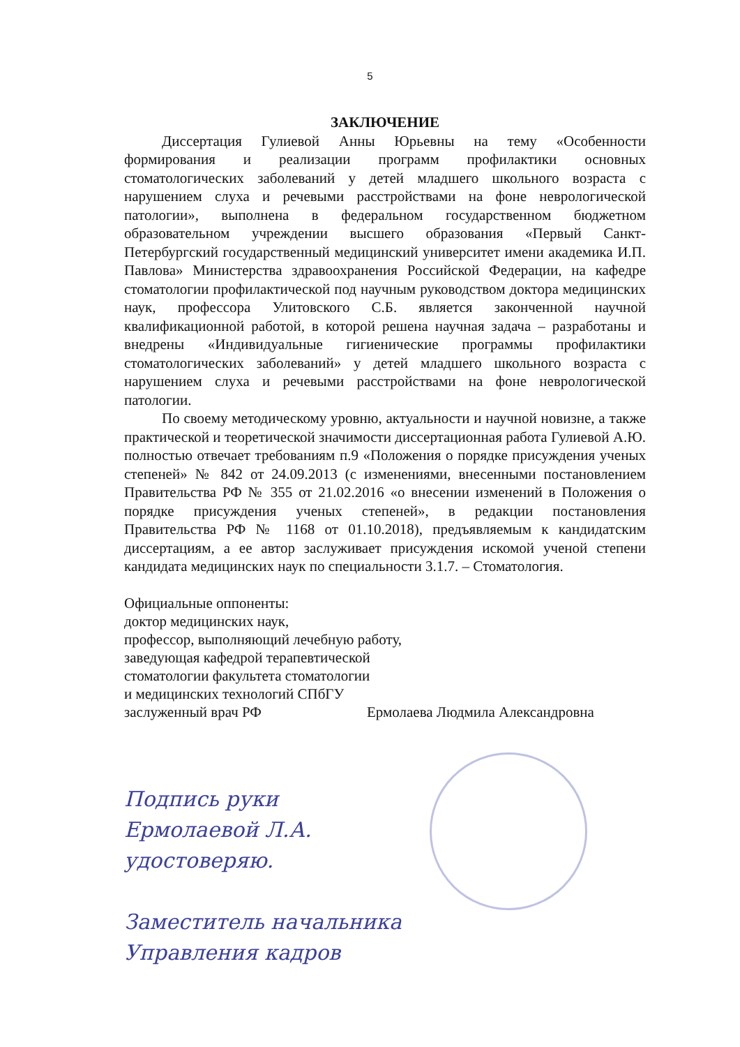5
ЗАКЛЮЧЕНИЕ
Диссертация Гулиевой Анны Юрьевны на тему «Особенности формирования и реализации программ профилактики основных стоматологических заболеваний у детей младшего школьного возраста с нарушением слуха и речевыми расстройствами на фоне неврологической патологии», выполнена в федеральном государственном бюджетном образовательном учреждении высшего образования «Первый Санкт-Петербургский государственный медицинский университет имени академика И.П. Павлова» Министерства здравоохранения Российской Федерации, на кафедре стоматологии профилактической под научным руководством доктора медицинских наук, профессора Улитовского С.Б. является законченной научной квалификационной работой, в которой решена научная задача – разработаны и внедрены «Индивидуальные гигиенические программы профилактики стоматологических заболеваний» у детей младшего школьного возраста с нарушением слуха и речевыми расстройствами на фоне неврологической патологии.
По своему методическому уровню, актуальности и научной новизне, а также практической и теоретической значимости диссертационная работа Гулиевой А.Ю. полностью отвечает требованиям п.9 «Положения о порядке присуждения ученых степеней» № 842 от 24.09.2013 (с изменениями, внесенными постановлением Правительства РФ № 355 от 21.02.2016 «о внесении изменений в Положения о порядке присуждения ученых степеней», в редакции постановления Правительства РФ № 1168 от 01.10.2018), предъявляемым к кандидатским диссертациям, а ее автор заслуживает присуждения искомой ученой степени кандидата медицинских наук по специальности 3.1.7. – Стоматология.
Официальные оппоненты:
доктор медицинских наук,
профессор, выполняющий лечебную работу,
заведующая кафедрой терапевтической
стоматологии факультета стоматологии
и медицинских технологий СПбГУ
заслуженный врач РФ Ермолаева Людмила Александровна
Подпись руки
Ермолаевой Л.А.
удостоверяю.
Заместитель начальника
Управления кадров